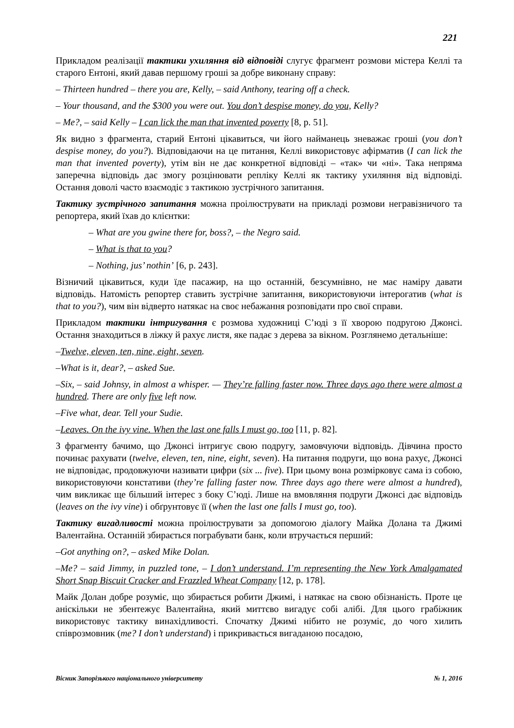221
Прикладом реалізації тактики ухиляння від відповіді слугує фрагмент розмови містера Келлі та старого Ентоні, який давав першому гроші за добре виконану справу:
– Thirteen hundred – there you are, Kelly, – said Anthony, tearing off a check.
– Your thousand, and the $300 you were out. You don’t despise money, do you, Kelly?
– Me?, – said Kelly – I can lick the man that invented poverty [8, p. 51].
Як видно з фрагмента, старий Ентоні цікавиться, чи його найманець зневажає гроші (you don’t despise money, do you?). Відповідаючи на це питання, Келлі використовує афірматив (I can lick the man that invented poverty), утім він не дає конкретної відповіді – «так» чи «ні». Така непряма заперечна відповідь дає змогу розцінювати репліку Келлі як тактику ухиляння від відповіді. Остання доволі часто взаємодіє з тактикою зустрічного запитання.
Тактику зустрічного запитання можна проілюструвати на прикладі розмови неграві­зничого та репортера, який їхав до клієнтки:
– What are you gwine there for, boss?, – the Negro said.
– What is that to you?
– Nothing, jus’ nothin’ [6, p. 243].
Візничий цікавиться, куди їде пасажир, на що останній, безсумнівно, не має наміру давати відповідь. Натомість репортер ставить зустрічне запитання, використовуючи інтерогатив (what is that to you?), чим він відверто натякає на своє небажання розповідати про свої справи.
Прикладом тактики інтригування є розмова художниці С’юді з її хворою подругою Джонсі. Остання знаходиться в ліжку й рахує листя, яке падає з дерева за вікном. Розглянемо детальніше:
–Twelve, eleven, ten, nine, eight, seven.
–What is it, dear?, – asked Sue.
–Six, – said Johnsy, in almost a whisper. — They’re falling faster now. Three days ago there were almost a hundred. There are only five left now.
–Five what, dear. Tell your Sudie.
–Leaves. On the ivy vine. When the last one falls I must go, too [11, p. 82].
З фрагменту бачимо, що Джонсі інтригує свою подругу, замовчуючи відповідь. Дівчина просто починає рахувати (twelve, eleven, ten, nine, eight, seven). На питання подруги, що вона рахує, Джонсі не відповідає, продовжуючи називати цифри (six ... five). При цьому вона розмірковує сама із собою, використовуючи констативи (they’re falling faster now. Three days ago there were almost a hundred), чим викликає ще більший інтерес з боку С’юді. Лише на вмовляння подруги Джонсі дає відповідь (leaves on the ivy vine) і обґрунтовує її (when the last one falls I must go, too).
Тактику вигадливості можна проілюструвати за допомогою діалогу Майка Долана та Джимі Валентайна. Останній збирається пограбувати банк, коли втручається перший:
–Got anything on?, – asked Mike Dolan.
–Me? – said Jimmy, in puzzled tone, – I don’t understand. I’m representing the New York Amalgamated Short Snap Biscuit Cracker and Frazzled Wheat Company [12, p. 178].
Майк Долан добре розуміє, що збирається робити Джимі, і натякає на свою обізнаність. Проте це аніскільки не збентежує Валентайна, який миттєво вигадує собі алібі. Для цього грабіжник використовує тактику винахідливості. Спочатку Джимі нібито не розуміє, до чого хилить співрозмовник (me? I don’t understand) і прикривається вигаданою посадою,
Вісник Запорізького національного університету № 1, 2016